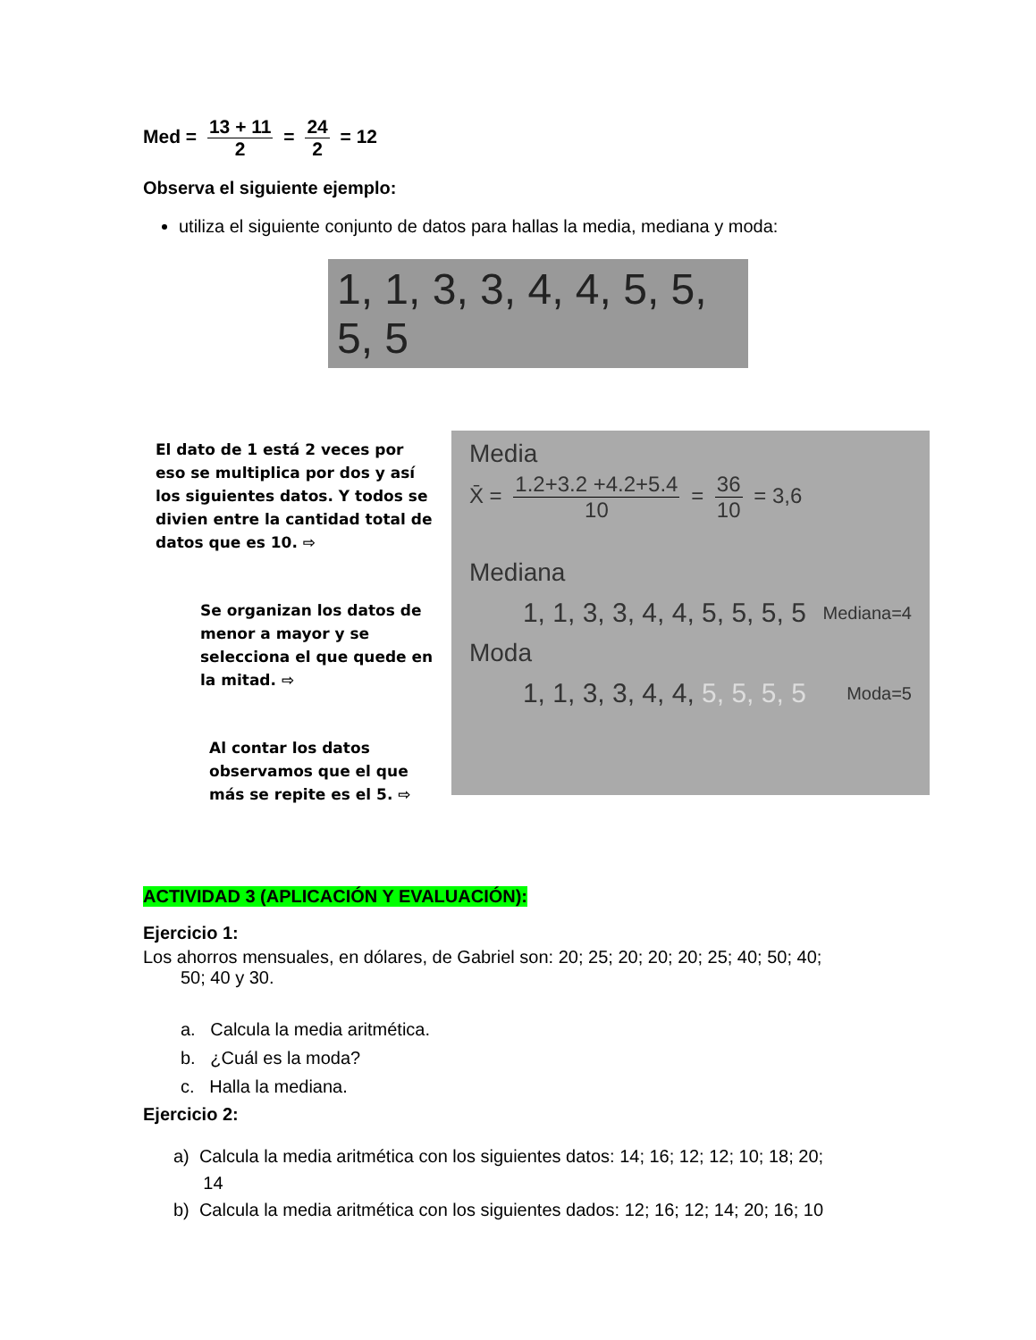Med = 13 + 11 2 = 24 2 = 12
Observa el siguiente ejemplo:
utiliza el siguiente conjunto de datos para hallas la media, mediana y moda:
1, 1, 3, 3, 4, 4, 5, 5, 5, 5
El dato de 1 está 2 veces por eso se multiplica por dos y así los siguientes datos. Y todos se divien entre la cantidad total de datos que es 10. ⇨
Se organizan los datos de menor a mayor y se selecciona el que quede en la mitad. ⇨
Al contar los datos observamos que el que más se repite es el 5. ⇨
Media
X̄ = 1.2+3.2 +4.2+5.4 10 = 36 10 = 3,6
Mediana
1, 1, 3, 3, 4, 4, 5, 5, 5, 5 Mediana=4
Moda
1, 1, 3, 3, 4, 4, 5, 5, 5, 5 Moda=5
ACTIVIDAD 3 (APLICACIÓN Y EVALUACIÓN):
Ejercicio 1:
Los ahorros mensuales, en dólares, de Gabriel son: 20; 25; 20; 20; 20; 25; 40; 50; 40;
50; 40 y 30.
a. Calcula la media aritmética.
b. ¿Cuál es la moda?
c. Halla la mediana.
Ejercicio 2:
a) Calcula la media aritmética con los siguientes datos: 14; 16; 12; 12; 10; 18; 20;
14
b) Calcula la media aritmética con los siguientes dados: 12; 16; 12; 14; 20; 16; 10